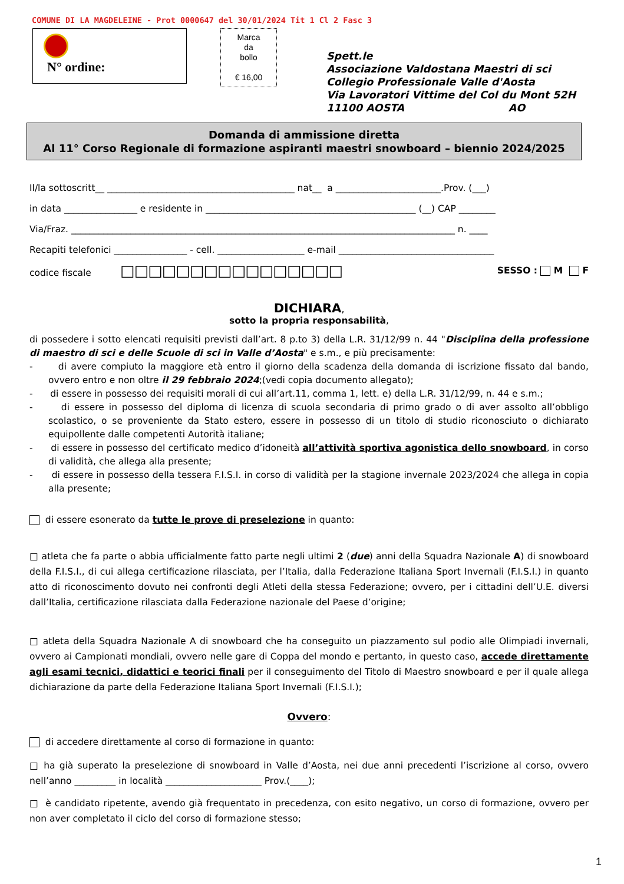COMUNE DI LA MAGDELEINE - Prot 0000647 del 30/01/2024 Tit 1 Cl 2 Fasc 3
N° ordine:
Marca
da
bollo
€ 16,00
Spett.le
Associazione Valdostana Maestri di sci
Collegio Professionale Valle d'Aosta
Via Lavoratori Vittime del Col du Mont 52H
11100 AOSTA AO
Domanda di ammissione diretta
Al 11° Corso Regionale di formazione aspiranti maestri snowboard – biennio 2024/2025
Il/la sottoscritt__ _________________________________________ nat__ a _______________________.Prov. (___)
in data ________________ e residente in ______________________________________________ (__) CAP ________
Via/Fraz. ____________________________________________________________________________________ n. ____
Recapiti telefonici ________________ - cell. ___________________ e-mail __________________________________
codice fiscale □□□□□□□□□□□□□□□□ SESSO : M F
DICHIARA,
sotto la propria responsabilità,
di possedere i sotto elencati requisiti previsti dall’art. 8 p.to 3) della L.R. 31/12/99 n. 44 "Disciplina della professione di maestro di sci e delle Scuole di sci in Valle d’Aosta" e s.m., e più precisamente:
- di avere compiuto la maggiore età entro il giorno della scadenza della domanda di iscrizione fissato dal bando, ovvero entro e non oltre il 29 febbraio 2024;(vedi copia documento allegato);
- di essere in possesso dei requisiti morali di cui all’art.11, comma 1, lett. e) della L.R. 31/12/99, n. 44 e s.m.;
- di essere in possesso del diploma di licenza di scuola secondaria di primo grado o di aver assolto all’obbligo scolastico, o se proveniente da Stato estero, essere in possesso di un titolo di studio riconosciuto o dichiarato equipollente dalle competenti Autorità italiane;
- di essere in possesso del certificato medico d’idoneità all’attività sportiva agonistica dello snowboard, in corso di validità, che allega alla presente;
- di essere in possesso della tessera F.I.S.I. in corso di validità per la stagione invernale 2023/2024 che allega in copia alla presente;
di essere esonerato da tutte le prove di preselezione in quanto:
□ atleta che fa parte o abbia ufficialmente fatto parte negli ultimi 2 (due) anni della Squadra Nazionale A) di snowboard della F.I.S.I., di cui allega certificazione rilasciata, per l’Italia, dalla Federazione Italiana Sport Invernali (F.I.S.I.) in quanto atto di riconoscimento dovuto nei confronti degli Atleti della stessa Federazione; ovvero, per i cittadini dell’U.E. diversi dall’Italia, certificazione rilasciata dalla Federazione nazionale del Paese d’origine;
□ atleta della Squadra Nazionale A di snowboard che ha conseguito un piazzamento sul podio alle Olimpiadi invernali, ovvero ai Campionati mondiali, ovvero nelle gare di Coppa del mondo e pertanto, in questo caso, accede direttamente agli esami tecnici, didattici e teorici finali per il conseguimento del Titolo di Maestro snowboard e per il quale allega dichiarazione da parte della Federazione Italiana Sport Invernali (F.I.S.I.);
Ovvero:
di accedere direttamente al corso di formazione in quanto:
□ ha già superato la preselezione di snowboard in Valle d’Aosta, nei due anni precedenti l’iscrizione al corso, ovvero nell’anno _________ in località _____________________ Prov.(____);
□ è candidato ripetente, avendo già frequentato in precedenza, con esito negativo, un corso di formazione, ovvero per non aver completato il ciclo del corso di formazione stesso;
1